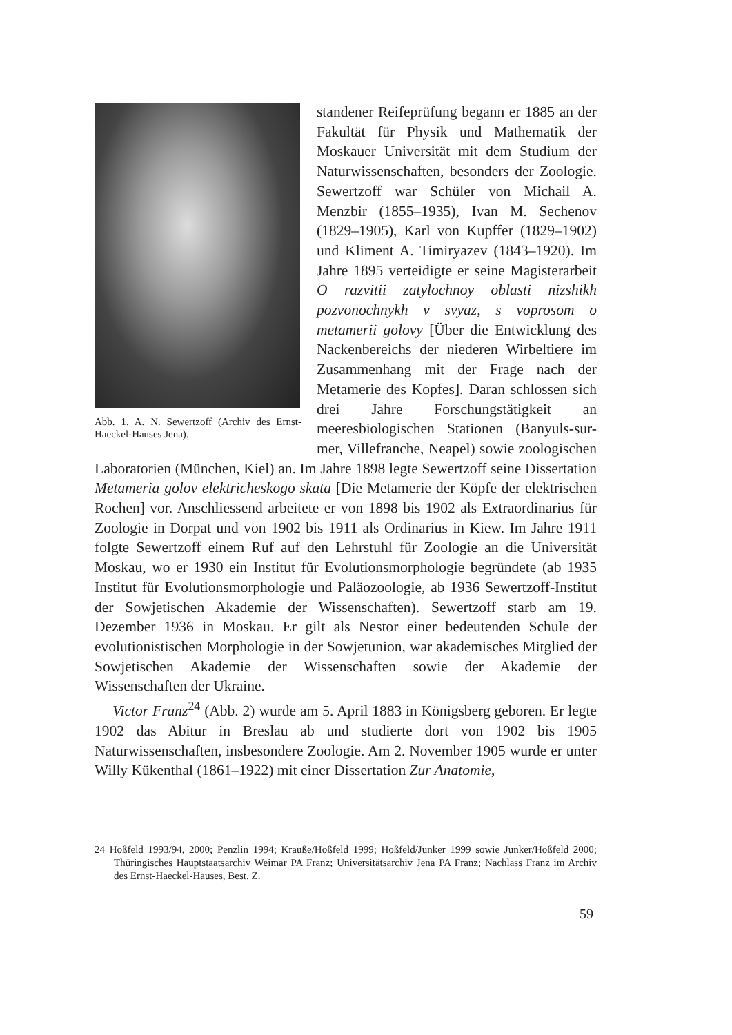Abb. 1. A. N. Sewertzoff (Archiv des Ernst-Haeckel-Hauses Jena).
standener Reifeprüfung begann er 1885 an der Fakultät für Physik und Mathematik der Moskauer Universität mit dem Studium der Naturwissenschaften, besonders der Zoologie. Sewertzoff war Schüler von Michail A. Menzbir (1855–1935), Ivan M. Sechenov (1829–1905), Karl von Kupffer (1829–1902) und Kliment A. Timiryazev (1843–1920). Im Jahre 1895 verteidigte er seine Magisterarbeit O razvitii zatylochnoy oblasti nizshikh pozvonochnykh v svyaz, s voprosom o metamerii golovy [Über die Entwicklung des Nackenbereichs der niederen Wirbeltiere im Zusammenhang mit der Frage nach der Metamerie des Kopfes]. Daran schlossen sich drei Jahre Forschungstätigkeit an meeresbiologischen Stationen (Banyuls-sur-mer, Villefranche, Neapel) sowie zoologischen Laboratorien (München, Kiel) an. Im Jahre 1898 legte Sewertzoff seine Dissertation Metameria golov elektricheskogo skata [Die Metamerie der Köpfe der elektrischen Rochen] vor. Anschliessend arbeitete er von 1898 bis 1902 als Extraordinarius für Zoologie in Dorpat und von 1902 bis 1911 als Ordinarius in Kiew. Im Jahre 1911 folgte Sewertzoff einem Ruf auf den Lehrstuhl für Zoologie an die Universität Moskau, wo er 1930 ein Institut für Evolutionsmorphologie begründete (ab 1935 Institut für Evolutionsmorphologie und Paläozoologie, ab 1936 Sewertzoff-Institut der Sowjetischen Akademie der Wissenschaften). Sewertzoff starb am 19. Dezember 1936 in Moskau. Er gilt als Nestor einer bedeutenden Schule der evolutionistischen Morphologie in der Sowjetunion, war akademisches Mitglied der Sowjetischen Akademie der Wissenschaften sowie der Akademie der Wissenschaften der Ukraine.
Victor Franz<sup>24</sup> (Abb. 2) wurde am 5. April 1883 in Königsberg geboren. Er legte 1902 das Abitur in Breslau ab und studierte dort von 1902 bis 1905 Naturwissenschaften, insbesondere Zoologie. Am 2. November 1905 wurde er unter Willy Kükenthal (1861–1922) mit einer Dissertation Zur Anatomie,
24 Hoßfeld 1993/94, 2000; Penzlin 1994; Krauße/Hoßfeld 1999; Hoßfeld/Junker 1999 sowie Junker/Hoßfeld 2000; Thüringisches Hauptstaatsarchiv Weimar PA Franz; Universitätsarchiv Jena PA Franz; Nachlass Franz im Archiv des Ernst-Haeckel-Hauses, Best. Z.
59